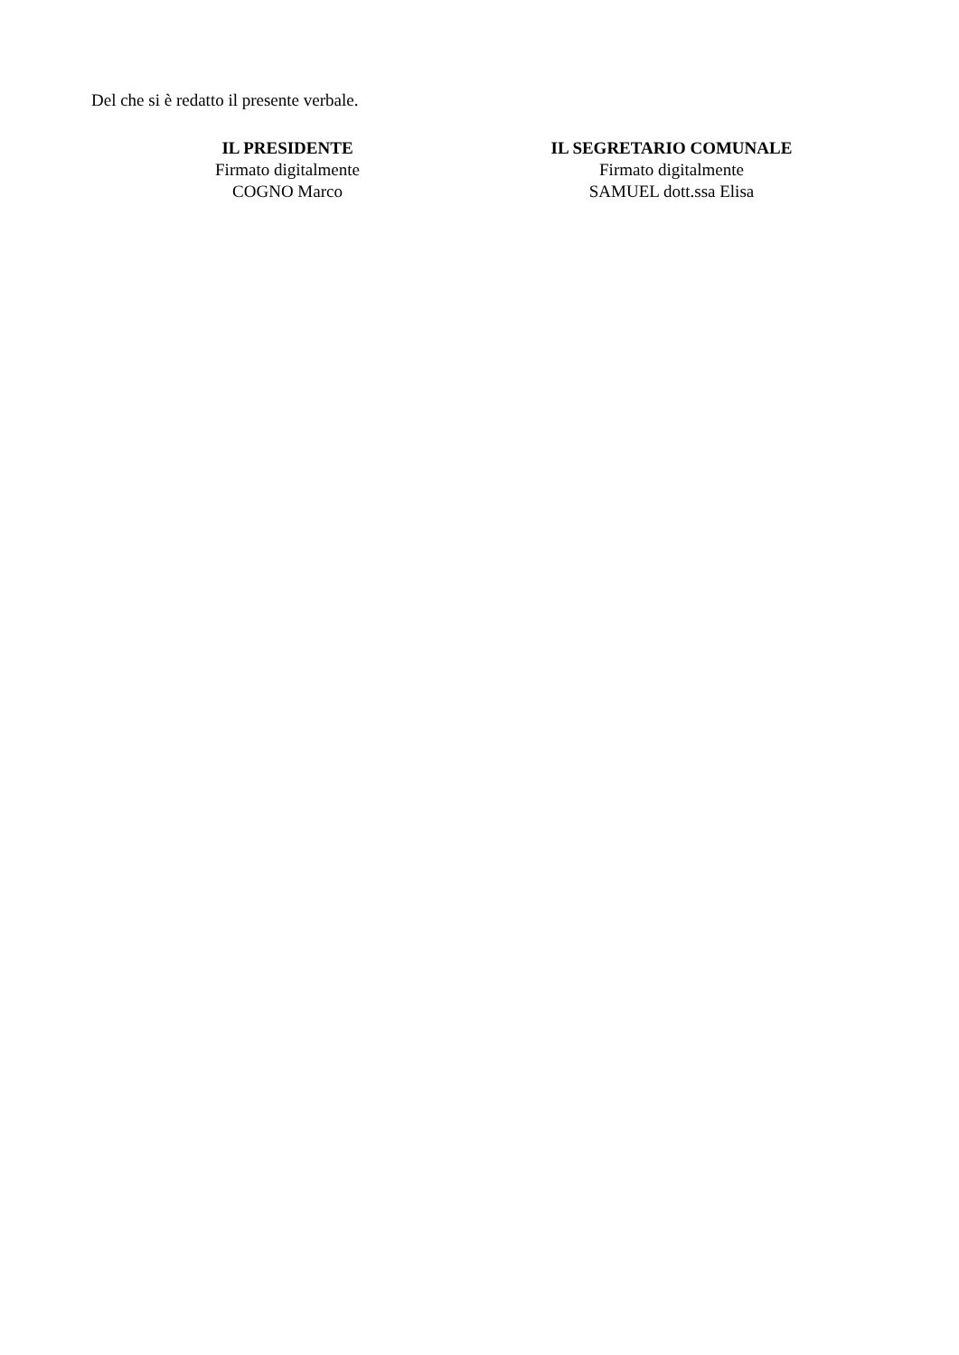Del che si è redatto il presente verbale.
IL PRESIDENTE
Firmato digitalmente
COGNO Marco
IL SEGRETARIO COMUNALE
Firmato digitalmente
SAMUEL dott.ssa Elisa